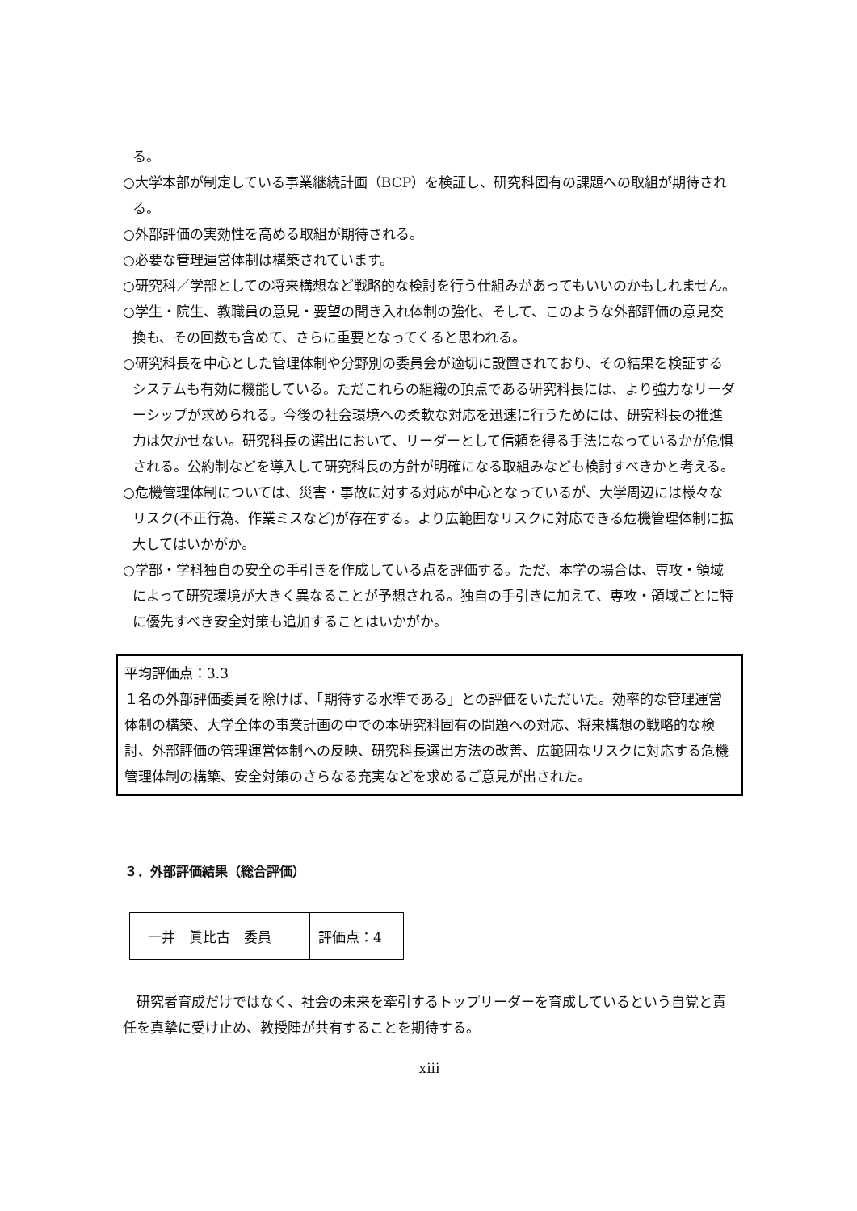る。
○大学本部が制定している事業継続計画（BCP）を検証し、研究科固有の課題への取組が期待される。
○外部評価の実効性を高める取組が期待される。
○必要な管理運営体制は構築されています。
○研究科／学部としての将来構想など戦略的な検討を行う仕組みがあってもいいのかもしれません。
○学生・院生、教職員の意見・要望の聞き入れ体制の強化、そして、このような外部評価の意見交換も、その回数も含めて、さらに重要となってくると思われる。
○研究科長を中心とした管理体制や分野別の委員会が適切に設置されており、その結果を検証するシステムも有効に機能している。ただこれらの組織の頂点である研究科長には、より強力なリーダーシップが求められる。今後の社会環境への柔軟な対応を迅速に行うためには、研究科長の推進力は欠かせない。研究科長の選出において、リーダーとして信頼を得る手法になっているかが危惧される。公約制などを導入して研究科長の方針が明確になる取組みなども検討すべきかと考える。
○危機管理体制については、災害・事故に対する対応が中心となっているが、大学周辺には様々なリスク(不正行為、作業ミスなど)が存在する。より広範囲なリスクに対応できる危機管理体制に拡大してはいかがか。
○学部・学科独自の安全の手引きを作成している点を評価する。ただ、本学の場合は、専攻・領域によって研究環境が大きく異なることが予想される。独自の手引きに加えて、専攻・領域ごとに特に優先すべき安全対策も追加することはいかがか。
平均評価点：3.3
１名の外部評価委員を除けば、「期待する水準である」との評価をいただいた。効率的な管理運営体制の構築、大学全体の事業計画の中での本研究科固有の問題への対応、将来構想の戦略的な検討、外部評価の管理運営体制への反映、研究科長選出方法の改善、広範囲なリスクに対応する危機管理体制の構築、安全対策のさらなる充実などを求めるご意見が出された。
３．外部評価結果（総合評価）
| 一井 眞比古 委員 | 評価点：4 |
研究者育成だけではなく、社会の未来を牽引するトップリーダーを育成しているという自覚と責任を真摯に受け止め、教授陣が共有することを期待する。
xiii